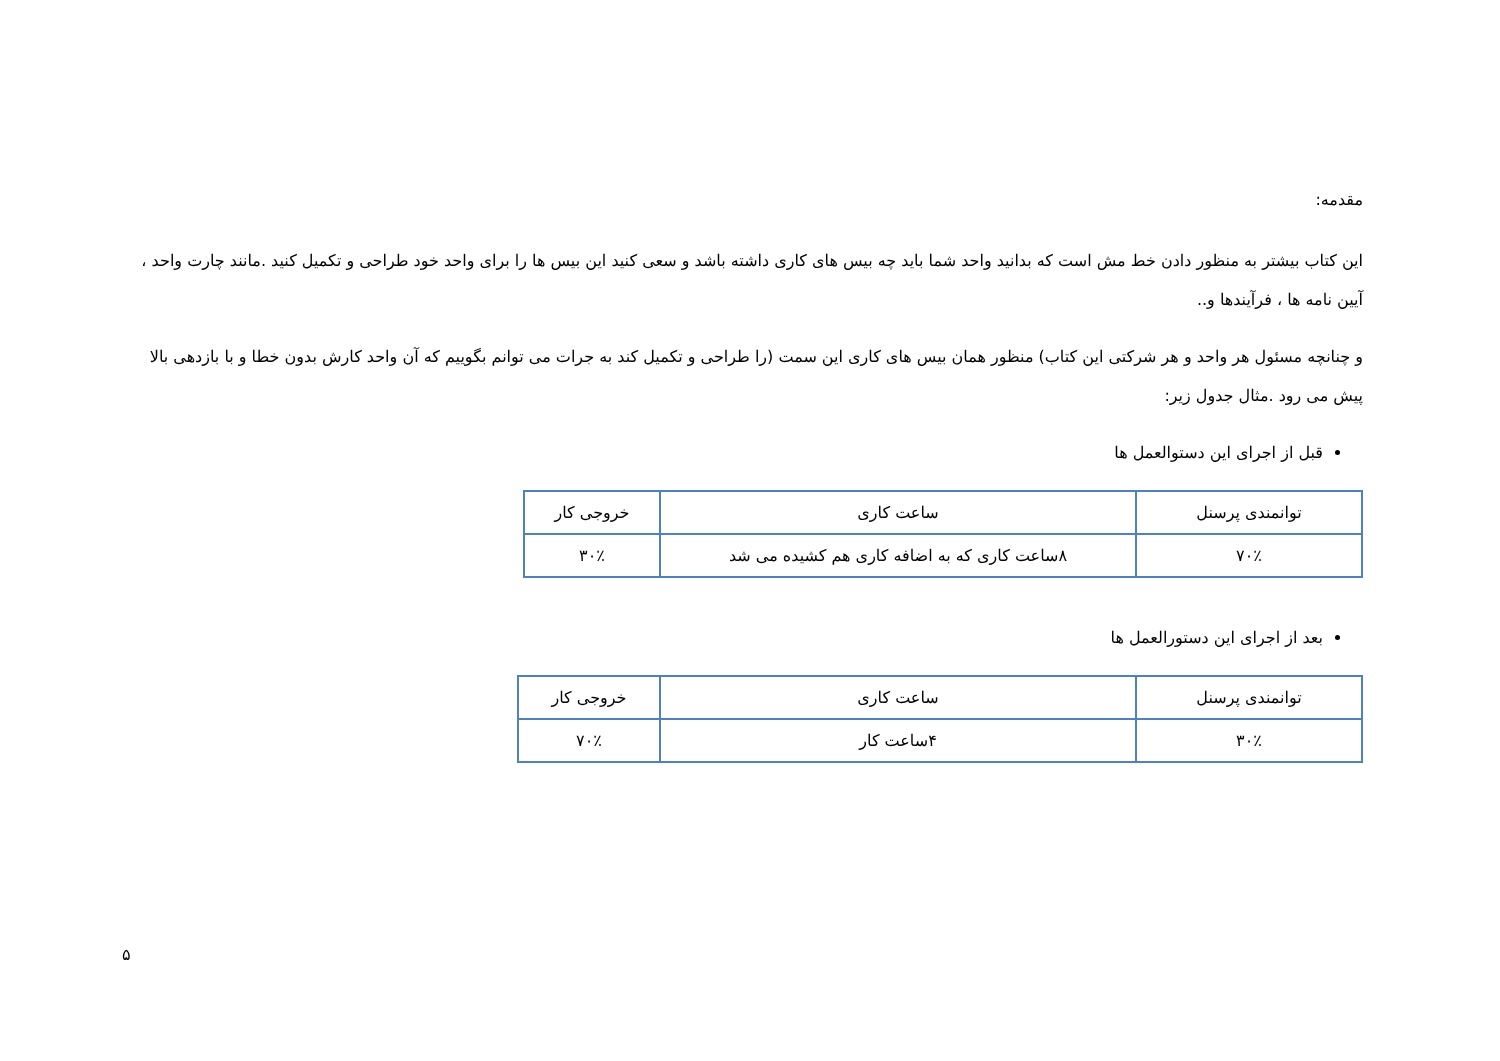مقدمه:
این کتاب بیشتر به منظور دادن خط مش است که بدانید واحد شما باید چه بیس های کاری داشته باشد و سعی کنید این بیس ها را برای واحد خود طراحی و تکمیل کنید .مانند چارت واحد ، آیین نامه ها ، فرآیندها و..
و چنانچه مسئول هر واحد و هر شرکتی این کتاب) منظور همان بیس های کاری این سمت (را طراحی و تکمیل کند به جرات می توانم بگوییم که آن واحد کارش بدون خطا و با بازدهی بالا پیش می رود .مثال جدول زیر:
قبل از اجرای این دستوالعمل ها
| توانمندی پرسنل | ساعت کاری | خروجی کار |
| ۷۰٪ | ۸ساعت کاری که به اضافه کاری هم کشیده می شد | ۳۰٪ |
بعد از اجرای این دستورالعمل ها
| توانمندی پرسنل | ساعت کاری | خروجی کار |
| ۳۰٪ | ۴ساعت کار | ۷۰٪ |
۵